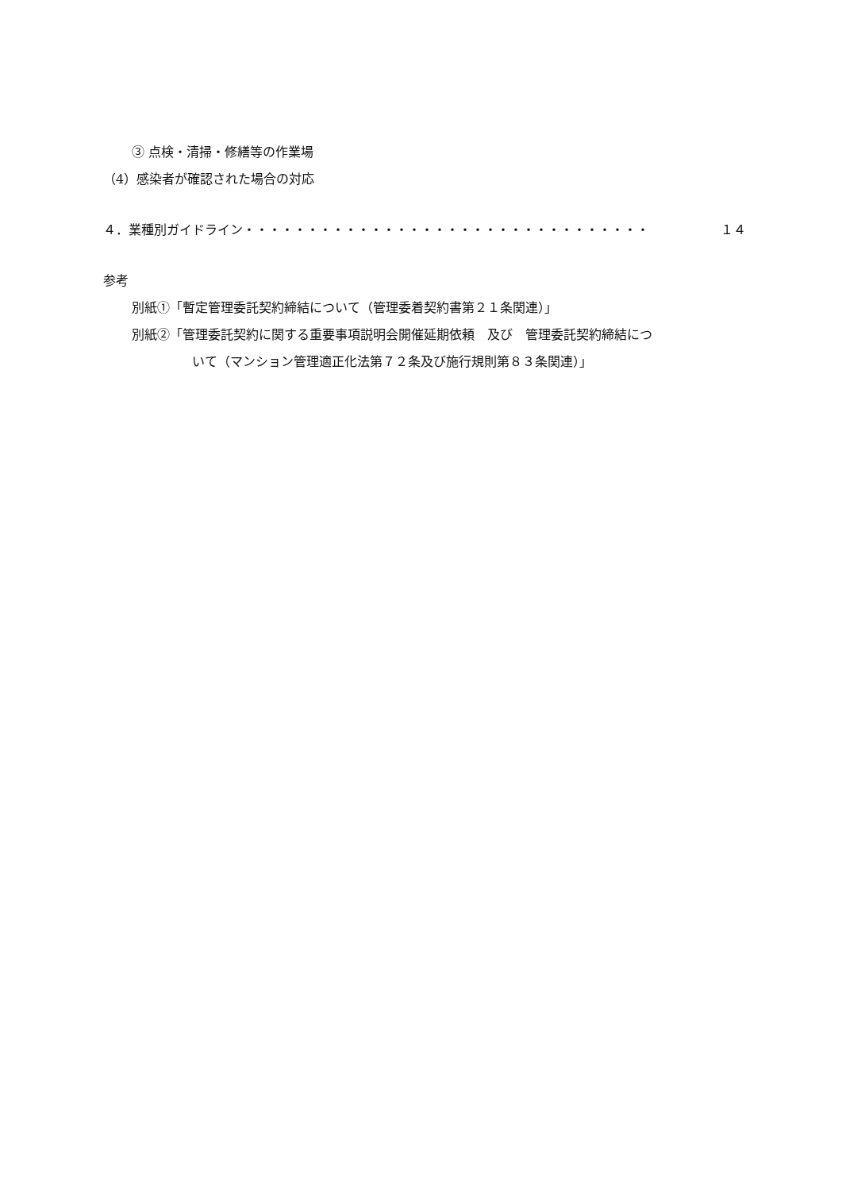③ 点検・清掃・修繕等の作業場
（4）感染者が確認された場合の対応
４．業種別ガイドライン・・・・・・・・・・・・・・・・・・・・・・・・・・・・・・・・ １４
参考
別紙①「暫定管理委託契約締結について（管理委着契約書第２１条関連）」
別紙②「管理委託契約に関する重要事項説明会開催延期依頼　及び　管理委託契約締結につ
いて（マンション管理適正化法第７２条及び施行規則第８３条関連）」